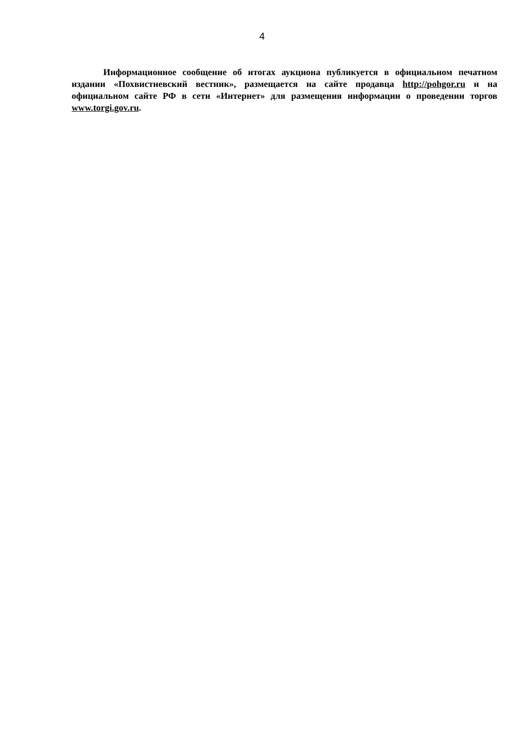4
Информационное сообщение об итогах аукциона публикуется в официальном печатном издании «Похвистневский вестник», размещается на сайте продавца http://pohgor.ru и на официальном сайте РФ в сети «Интернет» для размещения информации о проведении торгов www.torgi.gov.ru.